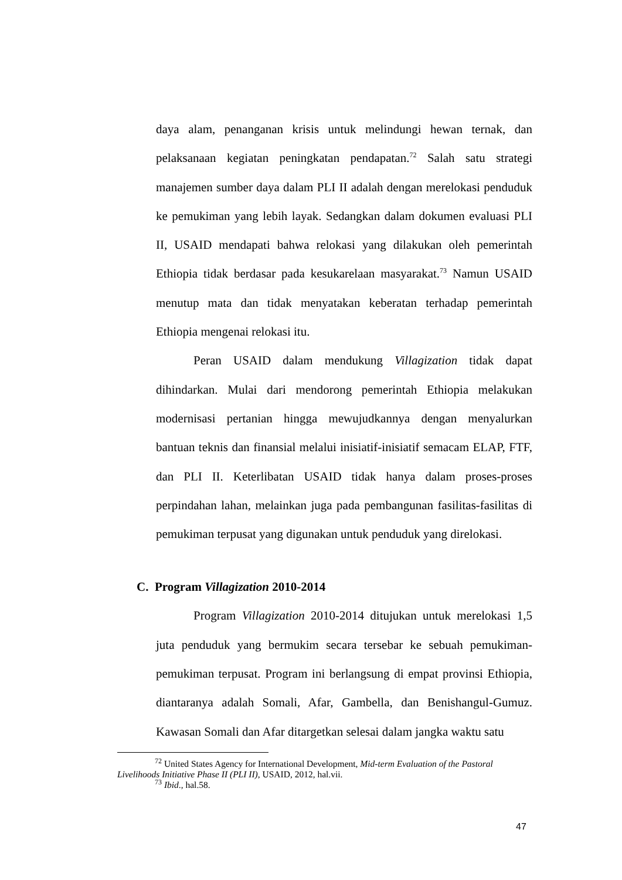daya alam, penanganan krisis untuk melindungi hewan ternak, dan pelaksanaan kegiatan peningkatan pendapatan.<sup>72</sup> Salah satu strategi manajemen sumber daya dalam PLI II adalah dengan merelokasi penduduk ke pemukiman yang lebih layak. Sedangkan dalam dokumen evaluasi PLI II, USAID mendapati bahwa relokasi yang dilakukan oleh pemerintah Ethiopia tidak berdasar pada kesukarelaan masyarakat.<sup>73</sup> Namun USAID menutup mata dan tidak menyatakan keberatan terhadap pemerintah Ethiopia mengenai relokasi itu.
Peran USAID dalam mendukung Villagization tidak dapat dihindarkan. Mulai dari mendorong pemerintah Ethiopia melakukan modernisasi pertanian hingga mewujudkannya dengan menyalurkan bantuan teknis dan finansial melalui inisiatif-inisiatif semacam ELAP, FTF, dan PLI II. Keterlibatan USAID tidak hanya dalam proses-proses perpindahan lahan, melainkan juga pada pembangunan fasilitas-fasilitas di pemukiman terpusat yang digunakan untuk penduduk yang direlokasi.
C. Program Villagization 2010-2014
Program Villagization 2010-2014 ditujukan untuk merelokasi 1,5 juta penduduk yang bermukim secara tersebar ke sebuah pemukiman-pemukiman terpusat. Program ini berlangsung di empat provinsi Ethiopia, diantaranya adalah Somali, Afar, Gambella, dan Benishangul-Gumuz. Kawasan Somali dan Afar ditargetkan selesai dalam jangka waktu satu
<sup>72</sup> United States Agency for International Development, Mid-term Evaluation of the Pastoral Livelihoods Initiative Phase II (PLI II), USAID, 2012, hal.vii.
<sup>73</sup> Ibid., hal.58.
47